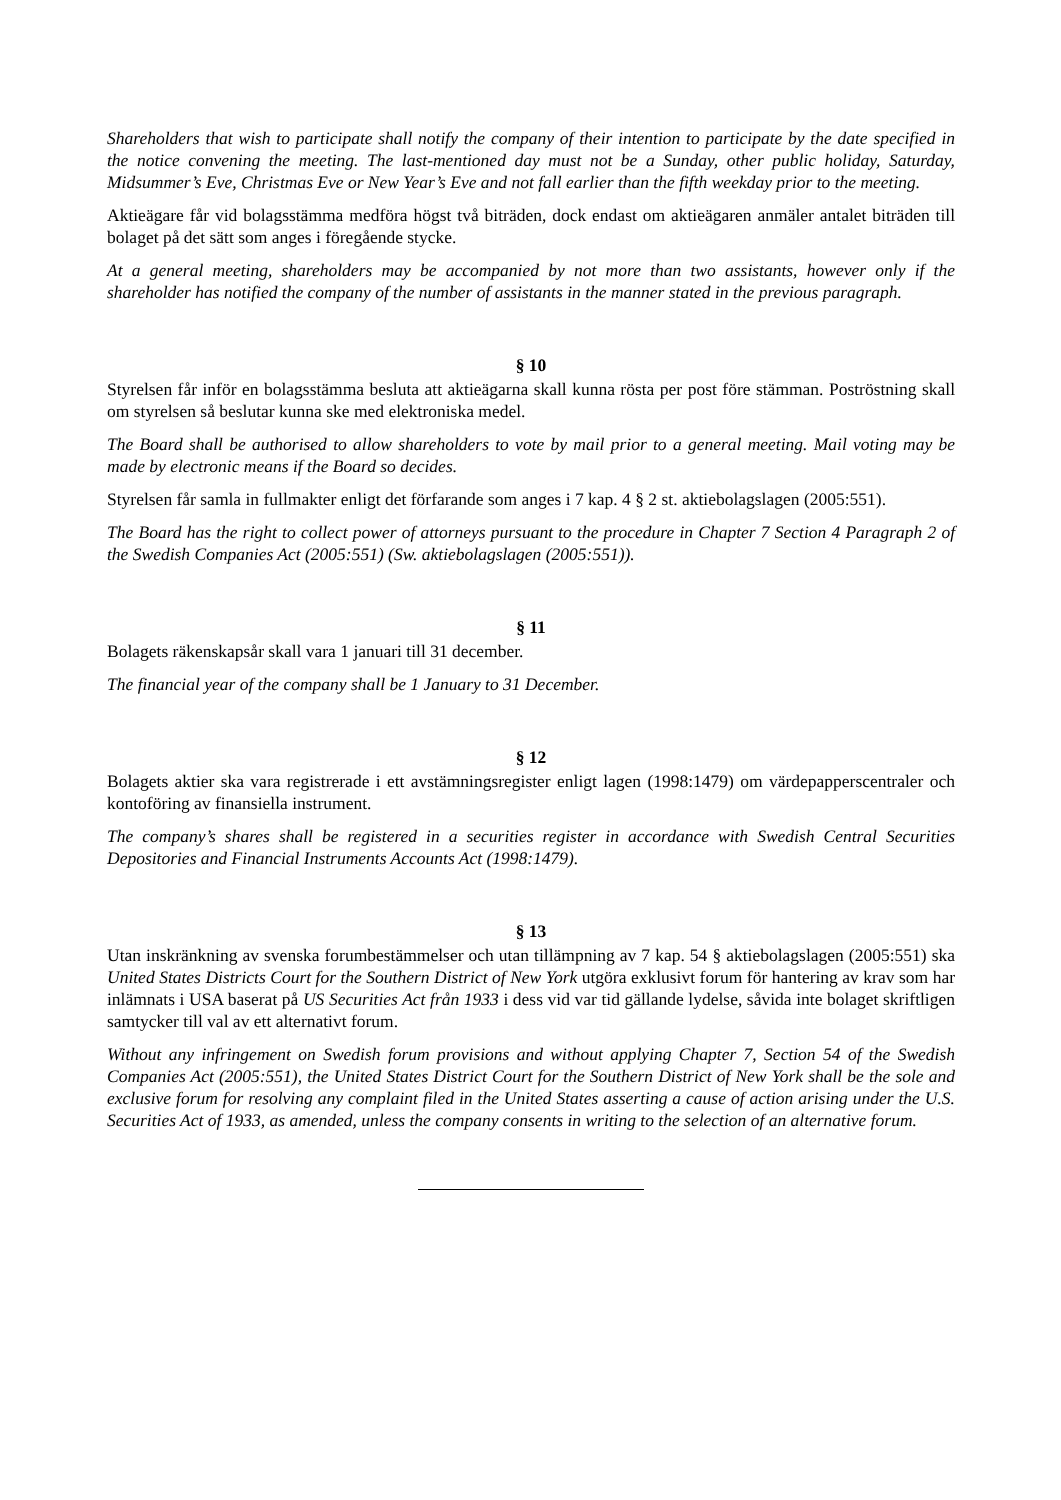Shareholders that wish to participate shall notify the company of their intention to participate by the date specified in the notice convening the meeting. The last-mentioned day must not be a Sunday, other public holiday, Saturday, Midsummer’s Eve, Christmas Eve or New Year’s Eve and not fall earlier than the fifth weekday prior to the meeting.
Aktieägare får vid bolagsstämma medföra högst två biträden, dock endast om aktieägaren anmäler antalet biträden till bolaget på det sätt som anges i föregående stycke.
At a general meeting, shareholders may be accompanied by not more than two assistants, however only if the shareholder has notified the company of the number of assistants in the manner stated in the previous paragraph.
§ 10
Styrelsen får inför en bolagsstämma besluta att aktieägarna skall kunna rösta per post före stämman. Poströstning skall om styrelsen så beslutar kunna ske med elektroniska medel.
The Board shall be authorised to allow shareholders to vote by mail prior to a general meeting. Mail voting may be made by electronic means if the Board so decides.
Styrelsen får samla in fullmakter enligt det förfarande som anges i 7 kap. 4 § 2 st. aktiebolagslagen (2005:551).
The Board has the right to collect power of attorneys pursuant to the procedure in Chapter 7 Section 4 Paragraph 2 of the Swedish Companies Act (2005:551) (Sw. aktiebolagslagen (2005:551)).
§ 11
Bolagets räkenskapsår skall vara 1 januari till 31 december.
The financial year of the company shall be 1 January to 31 December.
§ 12
Bolagets aktier ska vara registrerade i ett avstämningsregister enligt lagen (1998:1479) om värdepapperscentraler och kontoföring av finansiella instrument.
The company’s shares shall be registered in a securities register in accordance with Swedish Central Securities Depositories and Financial Instruments Accounts Act (1998:1479).
§ 13
Utan inskränkning av svenska forumbestämmelser och utan tillämpning av 7 kap. 54 § aktiebolagslagen (2005:551) ska United States Districts Court for the Southern District of New York utgöra exklusivt forum för hantering av krav som har inlämnats i USA baserat på US Securities Act från 1933 i dess vid var tid gällande lydelse, såvida inte bolaget skriftligen samtycker till val av ett alternativt forum.
Without any infringement on Swedish forum provisions and without applying Chapter 7, Section 54 of the Swedish Companies Act (2005:551), the United States District Court for the Southern District of New York shall be the sole and exclusive forum for resolving any complaint filed in the United States asserting a cause of action arising under the U.S. Securities Act of 1933, as amended, unless the company consents in writing to the selection of an alternative forum.